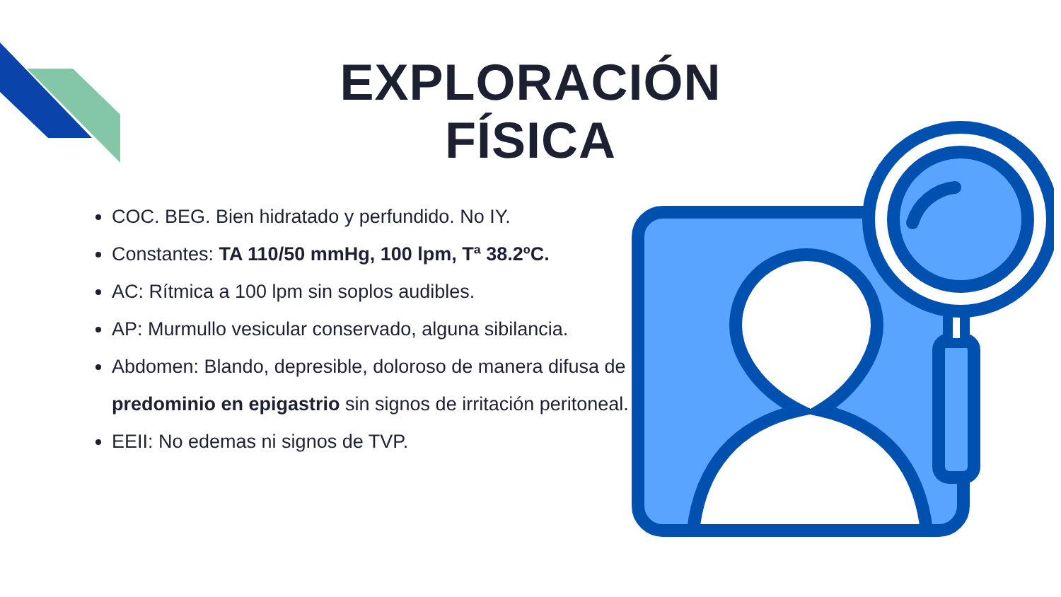EXPLORACIÓN FÍSICA
COC. BEG. Bien hidratado y perfundido. No IY.
Constantes: TA 110/50 mmHg, 100 lpm, Tª 38.2ºC.
AC: Rítmica a 100 lpm sin soplos audibles.
AP: Murmullo vesicular conservado, alguna sibilancia.
Abdomen: Blando, depresible, doloroso de manera difusa de predominio en epigastrio sin signos de irritación peritoneal.
EEII: No edemas ni signos de TVP.